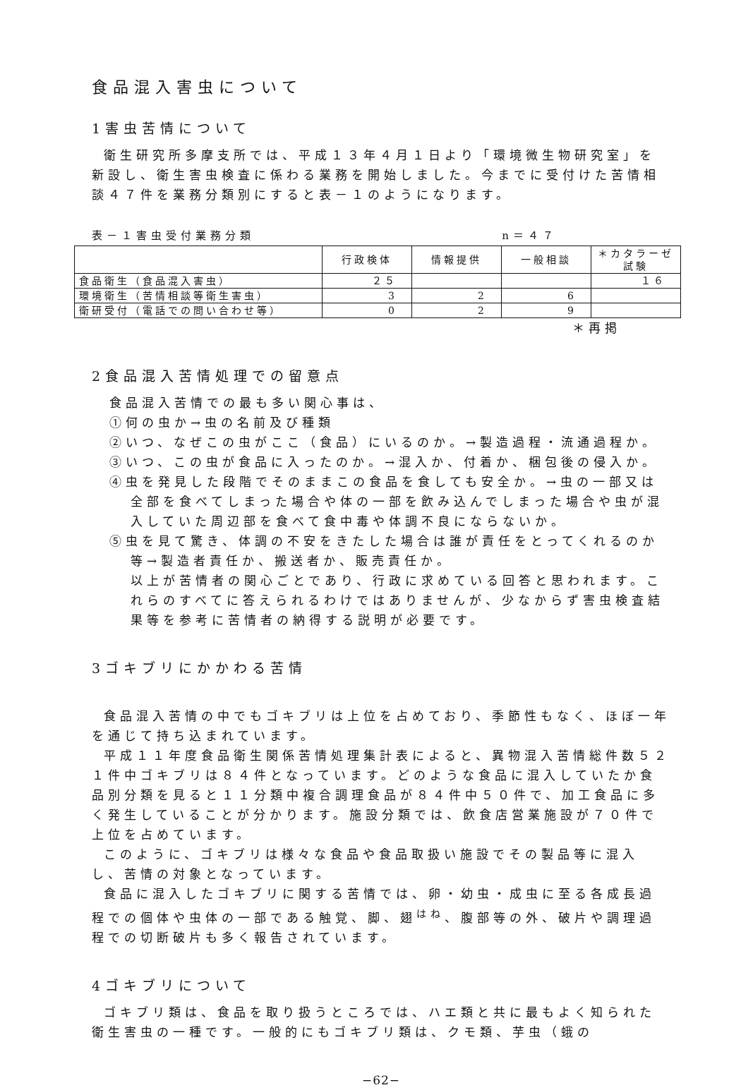食品混入害虫について
1害虫苦情について
衛生研究所多摩支所では、平成１３年４月１日より「環境微生物研究室」を新設し、衛生害虫検査に係わる業務を開始しました。今までに受付けた苦情相談４７件を業務分類別にすると表－１のようになります。
表－１害虫受付業務分類 n＝４７
| | 行政検体 | 情報提供 | 一般相談 | ＊カタラーゼ試験 |
| --- | --- | --- | --- | --- |
| 食品衛生（食品混入害虫） | ２５ | | | １６ |
| 環境衛生（苦情相談等衛生害虫） | 3 | 2 | 6 | |
| 衛研受付（電話での問い合わせ等） | 0 | 2 | 9 | |
＊再掲
2食品混入苦情処理での留意点
食品混入苦情での最も多い関心事は、
①何の虫か→虫の名前及び種類
②いつ、なぜこの虫がここ（食品）にいるのか。→製造過程・流通過程か。
③いつ、この虫が食品に入ったのか。→混入か、付着か、梱包後の侵入か。
④虫を発見した段階でそのままこの食品を食しても安全か。→虫の一部又は全部を食べてしまった場合や体の一部を飲み込んでしまった場合や虫が混入していた周辺部を食べて食中毒や体調不良にならないか。
⑤虫を見て驚き、体調の不安をきたした場合は誰が責任をとってくれるのか等→製造者責任か、搬送者か、販売責任か。
以上が苦情者の関心ごとであり、行政に求めている回答と思われます。これらのすべてに答えられるわけではありませんが、少なからず害虫検査結果等を参考に苦情者の納得する説明が必要です。
3ゴキブリにかかわる苦情
食品混入苦情の中でもゴキブリは上位を占めており、季節性もなく、ほぼ一年を通じて持ち込まれています。
平成１１年度食品衛生関係苦情処理集計表によると、異物混入苦情総件数５２１件中ゴキブリは８４件となっています。どのような食品に混入していたか食品別分類を見ると１１分類中複合調理食品が８４件中５０件で、加工食品に多く発生していることが分かります。施設分類では、飲食店営業施設が７０件で上位を占めています。
このように、ゴキブリは様々な食品や食品取扱い施設でその製品等に混入し、苦情の対象となっています。
食品に混入したゴキブリに関する苦情では、卵・幼虫・成虫に至る各成長過程での個体や虫体の一部である触覚、脚、翅<sup>はね</sup>、腹部等の外、破片や調理過程での切断破片も多く報告されています。
4ゴキブリについて
ゴキブリ類は、食品を取り扱うところでは、ハエ類と共に最もよく知られた衛生害虫の一種です。一般的にもゴキブリ類は、クモ類、芋虫（蛾の
−62−